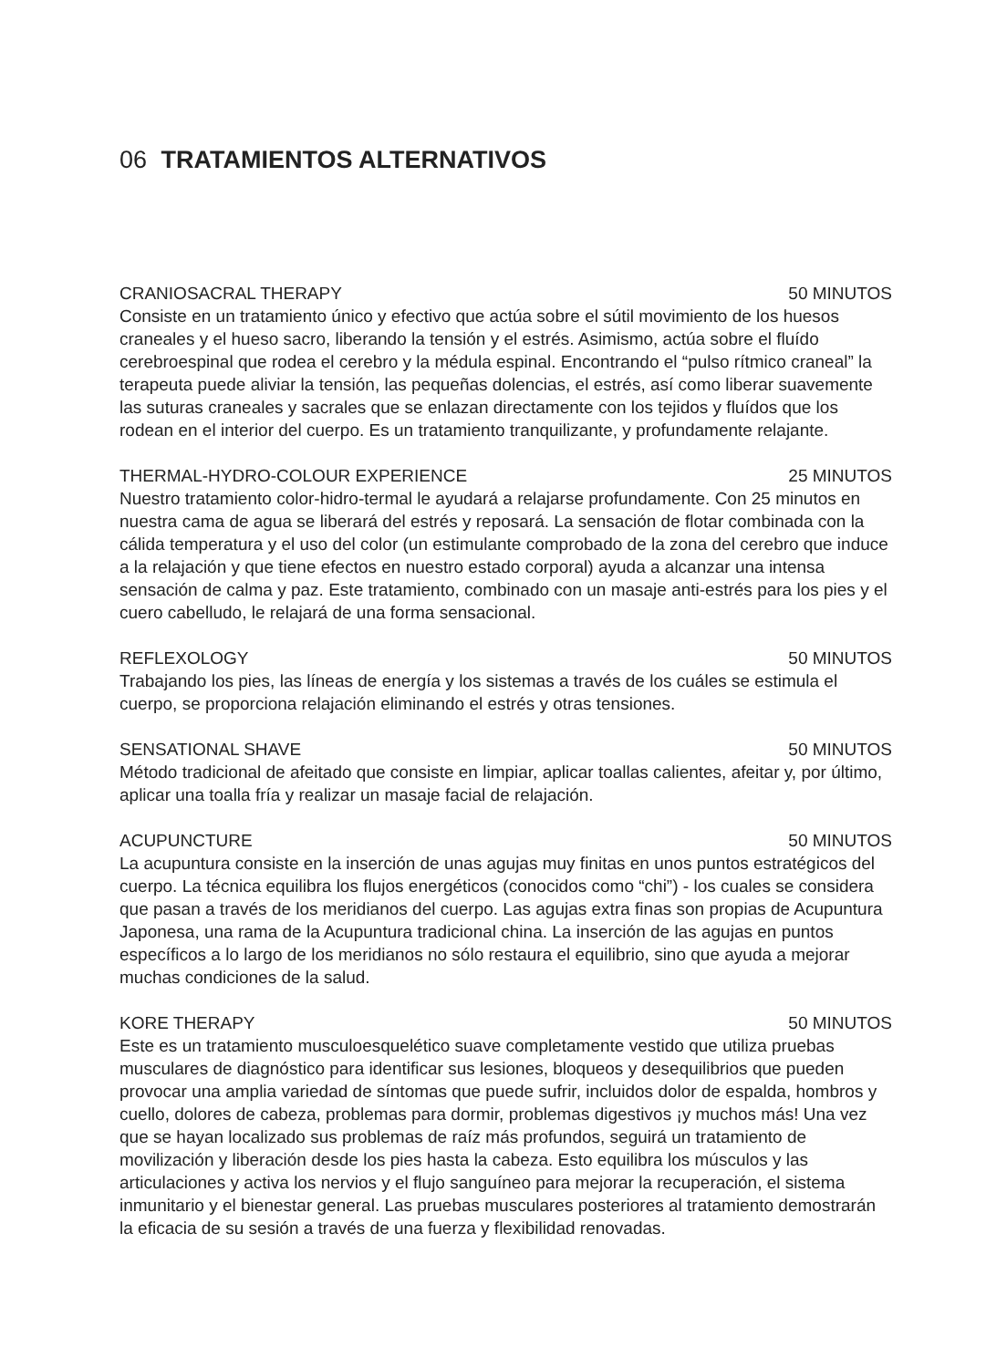06 TRATAMIENTOS ALTERNATIVOS
CRANIOSACRAL THERAPY 50 MINUTOS
Consiste en un tratamiento único y efectivo que actúa sobre el sútil movimiento de los huesos craneales y el hueso sacro, liberando la tensión y el estrés. Asimismo, actúa sobre el fluído cerebroespinal que rodea el cerebro y la médula espinal. Encontrando el “pulso rítmico craneal” la terapeuta puede aliviar la tensión, las pequeñas dolencias, el estrés, así como liberar suavemente las suturas craneales y sacrales que se enlazan directamente con los tejidos y fluídos que los rodean en el interior del cuerpo. Es un tratamiento tranquilizante, y profundamente relajante.
THERMAL-HYDRO-COLOUR EXPERIENCE 25 MINUTOS
Nuestro tratamiento color-hidro-termal le ayudará a relajarse profundamente. Con 25 minutos en nuestra cama de agua se liberará del estrés y reposará. La sensación de flotar combinada con la cálida temperatura y el uso del color (un estimulante comprobado de la zona del cerebro que induce a la relajación y que tiene efectos en nuestro estado corporal) ayuda a alcanzar una intensa sensación de calma y paz. Este tratamiento, combinado con un masaje anti-estrés para los pies y el cuero cabelludo, le relajará de una forma sensacional.
REFLEXOLOGY 50 MINUTOS
Trabajando los pies, las líneas de energía y los sistemas a través de los cuáles se estimula el cuerpo, se proporciona relajación eliminando el estrés y otras tensiones.
SENSATIONAL SHAVE 50 MINUTOS
Método tradicional de afeitado que consiste en limpiar, aplicar toallas calientes, afeitar y, por último, aplicar una toalla fría y realizar un masaje facial de relajación.
ACUPUNCTURE 50 MINUTOS
La acupuntura consiste en la inserción de unas agujas muy finitas en unos puntos estratégicos del cuerpo. La técnica equilibra los flujos energéticos (conocidos como “chi”) - los cuales se considera que pasan a través de los meridianos del cuerpo. Las agujas extra finas son propias de Acupuntura Japonesa, una rama de la Acupuntura tradicional china. La inserción de las agujas en puntos específicos a lo largo de los meridianos no sólo restaura el equilibrio, sino que ayuda a mejorar muchas condiciones de la salud.
KORE THERAPY 50 MINUTOS
Este es un tratamiento musculoesquelético suave completamente vestido que utiliza pruebas musculares de diagnóstico para identificar sus lesiones, bloqueos y desequilibrios que pueden provocar una amplia variedad de síntomas que puede sufrir, incluidos dolor de espalda, hombros y cuello, dolores de cabeza, problemas para dormir, problemas digestivos ¡y muchos más! Una vez que se hayan localizado sus problemas de raíz más profundos, seguirá un tratamiento de movilización y liberación desde los pies hasta la cabeza. Esto equilibra los músculos y las articulaciones y activa los nervios y el flujo sanguíneo para mejorar la recuperación, el sistema inmunitario y el bienestar general. Las pruebas musculares posteriores al tratamiento demostrarán la eficacia de su sesión a través de una fuerza y flexibilidad renovadas.